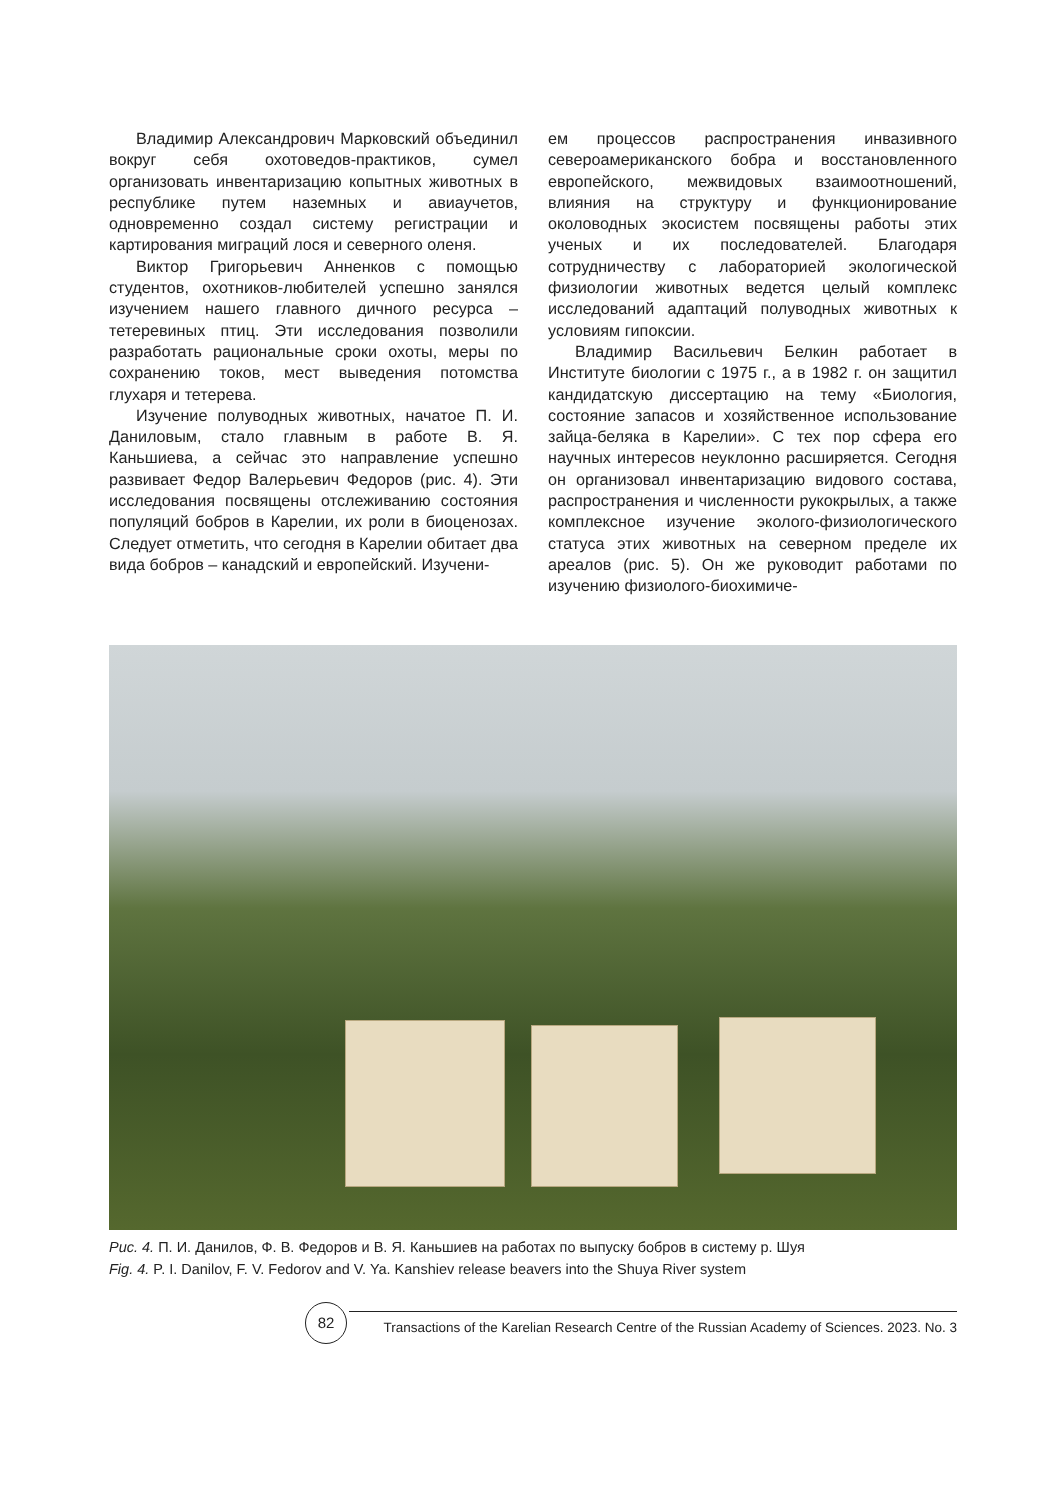Владимир Александрович Марковский объединил вокруг себя охотоведов-практиков, сумел организовать инвентаризацию копытных животных в республике путем наземных и авиаучетов, одновременно создал систему регистрации и картирования миграций лося и северного оленя.
Виктор Григорьевич Анненков с помощью студентов, охотников-любителей успешно занялся изучением нашего главного дичного ресурса – тетеревиных птиц. Эти исследования позволили разработать рациональные сроки охоты, меры по сохранению токов, мест выведения потомства глухаря и тетерева.
Изучение полуводных животных, начатое П. И. Даниловым, стало главным в работе В. Я. Каньшиева, а сейчас это направление успешно развивает Федор Валерьевич Федоров (рис. 4). Эти исследования посвящены отслеживанию состояния популяций бобров в Карелии, их роли в биоценозах. Следует отметить, что сегодня в Карелии обитает два вида бобров – канадский и европейский. Изучени-
ем процессов распространения инвазивного североамериканского бобра и восстановленного европейского, межвидовых взаимоотношений, влияния на структуру и функционирование околоводных экосистем посвящены работы этих ученых и их последователей. Благодаря сотрудничеству с лабораторией экологической физиологии животных ведется целый комплекс исследований адаптаций полуводных животных к условиям гипоксии.
Владимир Васильевич Белкин работает в Институте биологии с 1975 г., а в 1982 г. он защитил кандидатскую диссертацию на тему «Биология, состояние запасов и хозяйственное использование зайца-беляка в Карелии». С тех пор сфера его научных интересов неуклонно расширяется. Сегодня он организовал инвентаризацию видового состава, распространения и численности рукокрылых, а также комплексное изучение эколого-физиологического статуса этих животных на северном пределе их ареалов (рис. 5). Он же руководит работами по изучению физиолого-биохимиче-
Рис. 4. П. И. Данилов, Ф. В. Федоров и В. Я. Каньшиев на работах по выпуску бобров в систему р. Шуя
Fig. 4. P. I. Danilov, F. V. Fedorov and V. Ya. Kanshiev release beavers into the Shuya River system
82
Transactions of the Karelian Research Centre of the Russian Academy of Sciences. 2023. No. 3